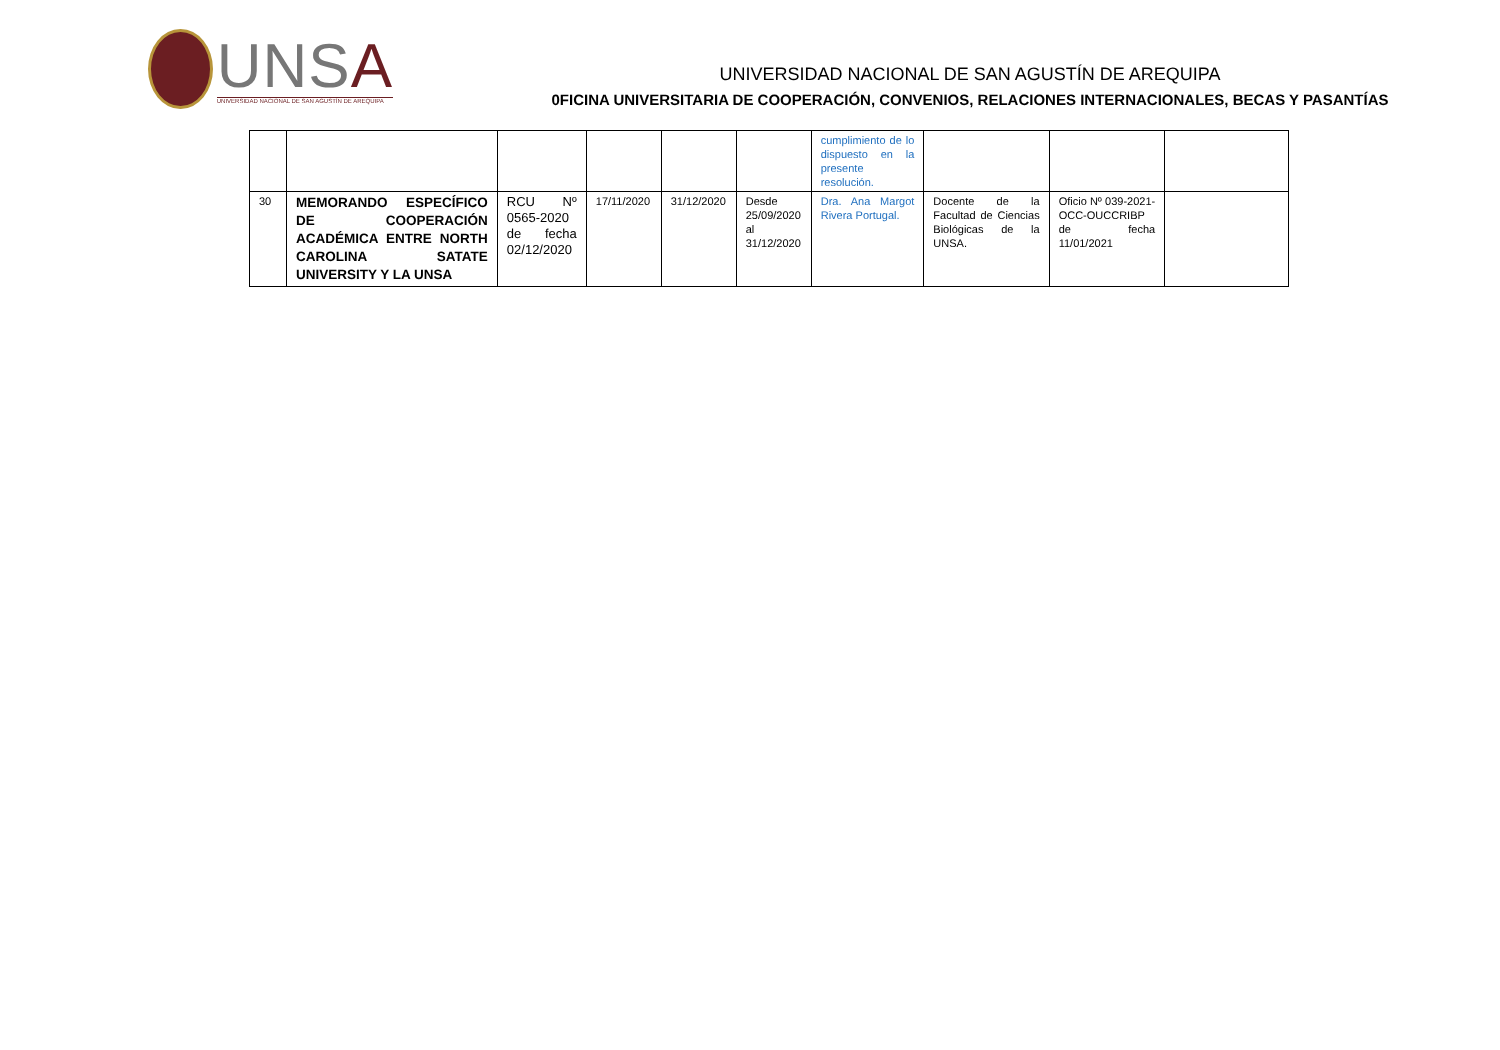UNSA
UNIVERSIDAD NACIONAL DE SAN AGUSTÍN DE AREQUIPA
UNIVERSIDAD NACIONAL DE SAN AGUSTÍN DE AREQUIPA
0FICINA UNIVERSITARIA DE COOPERACIÓN, CONVENIOS, RELACIONES INTERNACIONALES, BECAS Y PASANTÍAS
| | | | | | | cumplimiento de lo dispuesto en la presente resolución. | | | |
| 30 | MEMORANDO ESPECÍFICO DE COOPERACIÓN ACADÉMICA ENTRE NORTH CAROLINA SATATE UNIVERSITY Y LA UNSA | RCU Nº 0565-2020 de fecha 02/12/2020 | 17/11/2020 | 31/12/2020 | Desde 25/09/2020 al 31/12/2020 | Dra. Ana Margot Rivera Portugal. | Docente de la Facultad de Ciencias Biológicas de la UNSA. | Oficio Nº 039-2021-OCC-OUCCRIBP de fecha 11/01/2021 | |